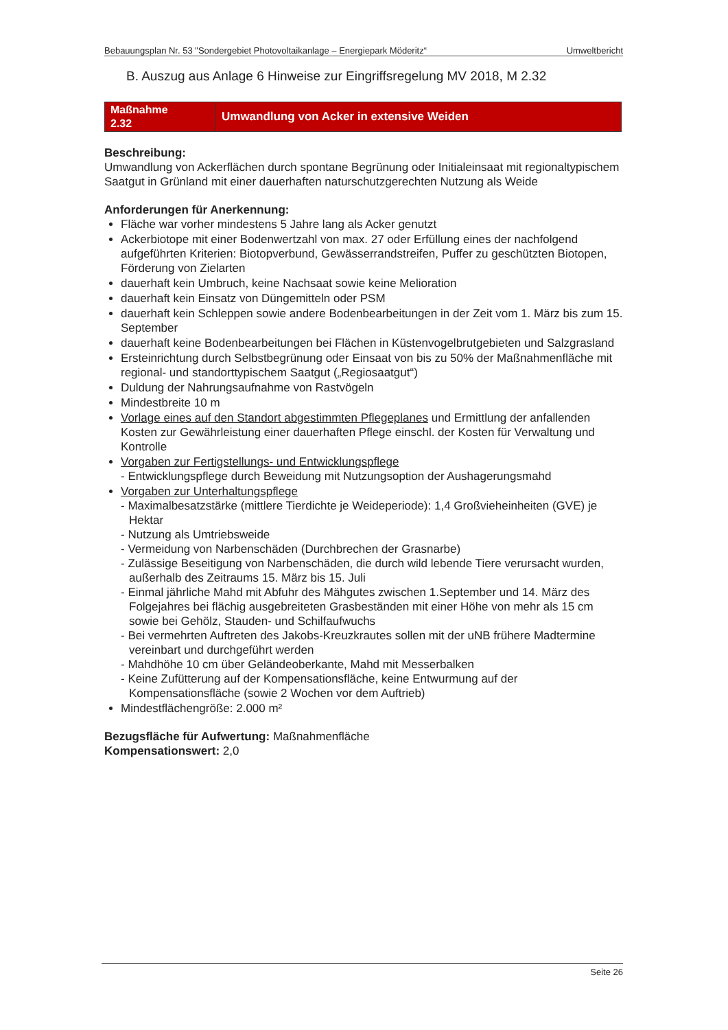Bebauungsplan Nr. 53 "Sondergebiet Photovoltaikanlage – Energiepark Möderitz“ Umweltbericht
B. Auszug aus Anlage 6 Hinweise zur Eingriffsregelung MV 2018, M 2.32
Maßnahme
2.32
Umwandlung von Acker in extensive Weiden
Beschreibung:
Umwandlung von Ackerflächen durch spontane Begrünung oder Initialeinsaat mit regionaltypischem Saatgut in Grünland mit einer dauerhaften naturschutzgerechten Nutzung als Weide
Anforderungen für Anerkennung:
Fläche war vorher mindestens 5 Jahre lang als Acker genutzt
Ackerbiotope mit einer Bodenwertzahl von max. 27 oder Erfüllung eines der nachfolgend aufgeführten Kriterien: Biotopverbund, Gewässerrandstreifen, Puffer zu geschützten Biotopen, Förderung von Zielarten
dauerhaft kein Umbruch, keine Nachsaat sowie keine Melioration
dauerhaft kein Einsatz von Düngemitteln oder PSM
dauerhaft kein Schleppen sowie andere Bodenbearbeitungen in der Zeit vom 1. März bis zum 15. September
dauerhaft keine Bodenbearbeitungen bei Flächen in Küstenvogelbrutgebieten und Salzgrasland
Ersteinrichtung durch Selbstbegrünung oder Einsaat von bis zu 50% der Maßnahmenfläche mit regional- und standorttypischem Saatgut („Regiosaatgut“)
Duldung der Nahrungsaufnahme von Rastvögeln
Mindestbreite 10 m
Vorlage eines auf den Standort abgestimmten Pflegeplanes und Ermittlung der anfallenden Kosten zur Gewährleistung einer dauerhaften Pflege einschl. der Kosten für Verwaltung und Kontrolle
Vorgaben zur Fertigstellungs- und Entwicklungspflege
- Entwicklungspflege durch Beweidung mit Nutzungsoption der Aushagerungsmahd
Vorgaben zur Unterhaltungspflege
- Maximalbesatzstärke (mittlere Tierdichte je Weideperiode): 1,4 Großvieheinheiten (GVE) je Hektar
- Nutzung als Umtriebsweide
- Vermeidung von Narbenschäden (Durchbrechen der Grasnarbe)
- Zulässige Beseitigung von Narbenschäden, die durch wild lebende Tiere verursacht wurden, außerhalb des Zeitraums 15. März bis 15. Juli
- Einmal jährliche Mahd mit Abfuhr des Mähgutes zwischen 1.September und 14. März des Folgejahres bei flächig ausgebreiteten Grasbeständen mit einer Höhe von mehr als 15 cm sowie bei Gehölz, Stauden- und Schilfaufwuchs
- Bei vermehrten Auftreten des Jakobs-Kreuzkrautes sollen mit der uNB frühere Madtermine vereinbart und durchgeführt werden
- Mahdhöhe 10 cm über Geländeoberkante, Mahd mit Messerbalken
- Keine Zufütterung auf der Kompensationsfläche, keine Entwurmung auf der Kompensationsfläche (sowie 2 Wochen vor dem Auftrieb)
Mindestflächengröße: 2.000 m²
Bezugsfläche für Aufwertung: Maßnahmenfläche
Kompensationswert: 2,0
Seite 26